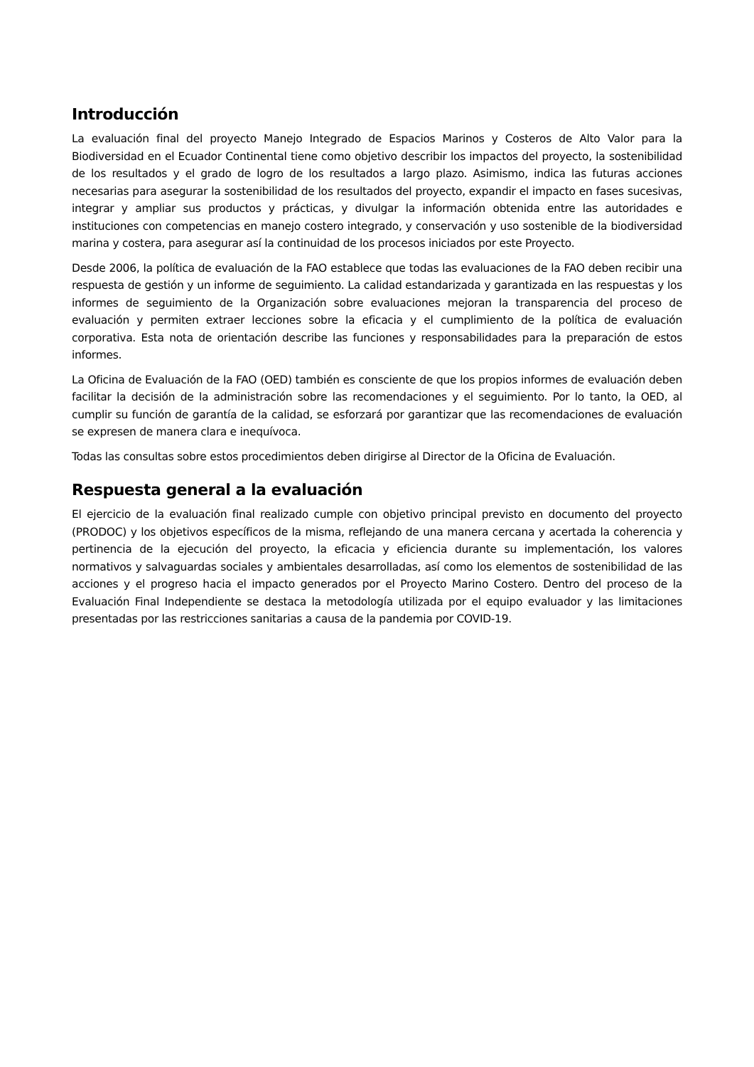Introducción
La evaluación final del proyecto Manejo Integrado de Espacios Marinos y Costeros de Alto Valor para la Biodiversidad en el Ecuador Continental tiene como objetivo describir los impactos del proyecto, la sostenibilidad de los resultados y el grado de logro de los resultados a largo plazo. Asimismo, indica las futuras acciones necesarias para asegurar la sostenibilidad de los resultados del proyecto, expandir el impacto en fases sucesivas, integrar y ampliar sus productos y prácticas, y divulgar la información obtenida entre las autoridades e instituciones con competencias en manejo costero integrado, y conservación y uso sostenible de la biodiversidad marina y costera, para asegurar así la continuidad de los procesos iniciados por este Proyecto.
Desde 2006, la política de evaluación de la FAO establece que todas las evaluaciones de la FAO deben recibir una respuesta de gestión y un informe de seguimiento. La calidad estandarizada y garantizada en las respuestas y los informes de seguimiento de la Organización sobre evaluaciones mejoran la transparencia del proceso de evaluación y permiten extraer lecciones sobre la eficacia y el cumplimiento de la política de evaluación corporativa. Esta nota de orientación describe las funciones y responsabilidades para la preparación de estos informes.
La Oficina de Evaluación de la FAO (OED) también es consciente de que los propios informes de evaluación deben facilitar la decisión de la administración sobre las recomendaciones y el seguimiento. Por lo tanto, la OED, al cumplir su función de garantía de la calidad, se esforzará por garantizar que las recomendaciones de evaluación se expresen de manera clara e inequívoca.
Todas las consultas sobre estos procedimientos deben dirigirse al Director de la Oficina de Evaluación.
Respuesta general a la evaluación
El ejercicio de la evaluación final realizado cumple con objetivo principal previsto en documento del proyecto (PRODOC) y los objetivos específicos de la misma, reflejando de una manera cercana y acertada la coherencia y pertinencia de la ejecución del proyecto, la eficacia y eficiencia durante su implementación, los valores normativos y salvaguardas sociales y ambientales desarrolladas, así como los elementos de sostenibilidad de las acciones y el progreso hacia el impacto generados por el Proyecto Marino Costero. Dentro del proceso de la Evaluación Final Independiente se destaca la metodología utilizada por el equipo evaluador y las limitaciones presentadas por las restricciones sanitarias a causa de la pandemia por COVID-19.